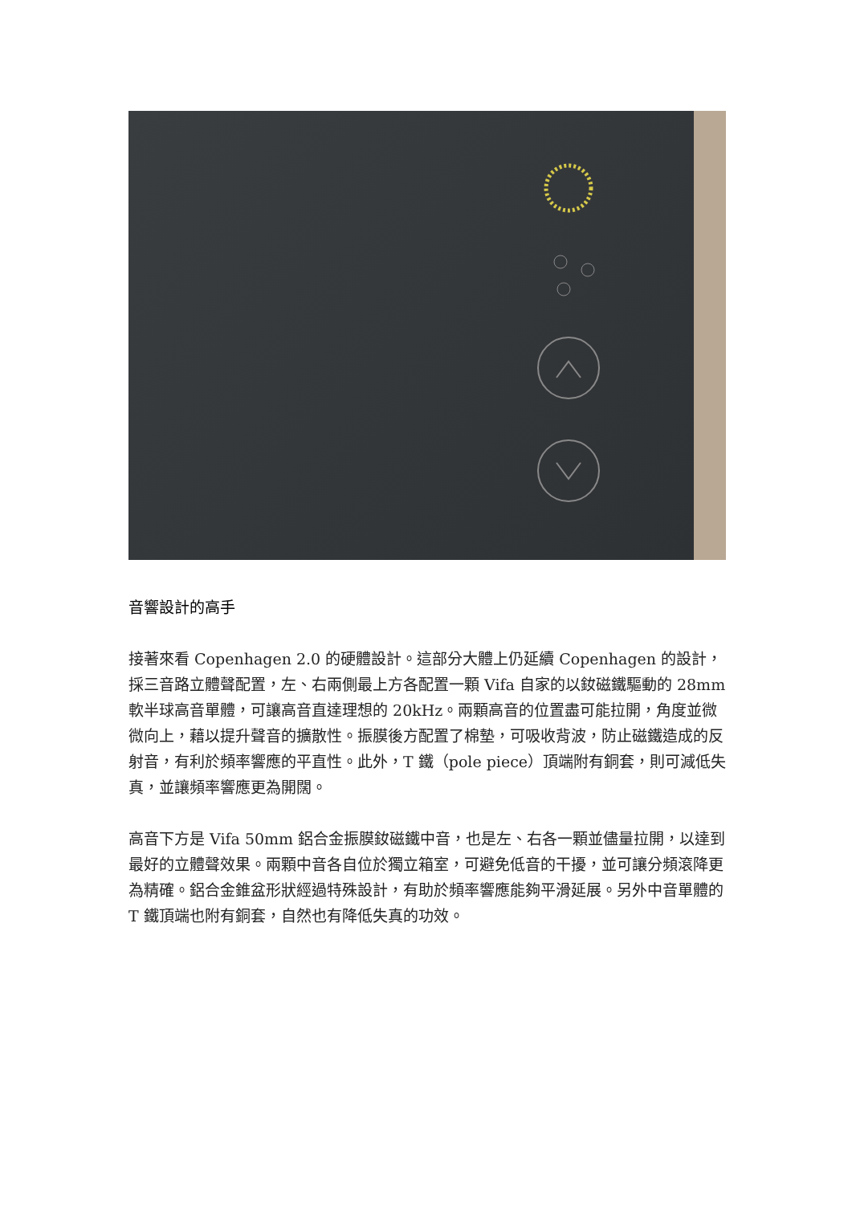音響設計的高手
接著來看 Copenhagen 2.0 的硬體設計。這部分大體上仍延續 Copenhagen 的設計，採三音路立體聲配置，左、右兩側最上方各配置一顆 Vifa 自家的以釹磁鐵驅動的 28mm 軟半球高音單體，可讓高音直達理想的 20kHz。兩顆高音的位置盡可能拉開，角度並微微向上，藉以提升聲音的擴散性。振膜後方配置了棉墊，可吸收背波，防止磁鐵造成的反射音，有利於頻率響應的平直性。此外，T 鐵（pole piece）頂端附有銅套，則可減低失真，並讓頻率響應更為開闊。
高音下方是 Vifa 50mm 鋁合金振膜釹磁鐵中音，也是左、右各一顆並儘量拉開，以達到最好的立體聲效果。兩顆中音各自位於獨立箱室，可避免低音的干擾，並可讓分頻滾降更為精確。鋁合金錐盆形狀經過特殊設計，有助於頻率響應能夠平滑延展。另外中音單體的 T 鐵頂端也附有銅套，自然也有降低失真的功效。